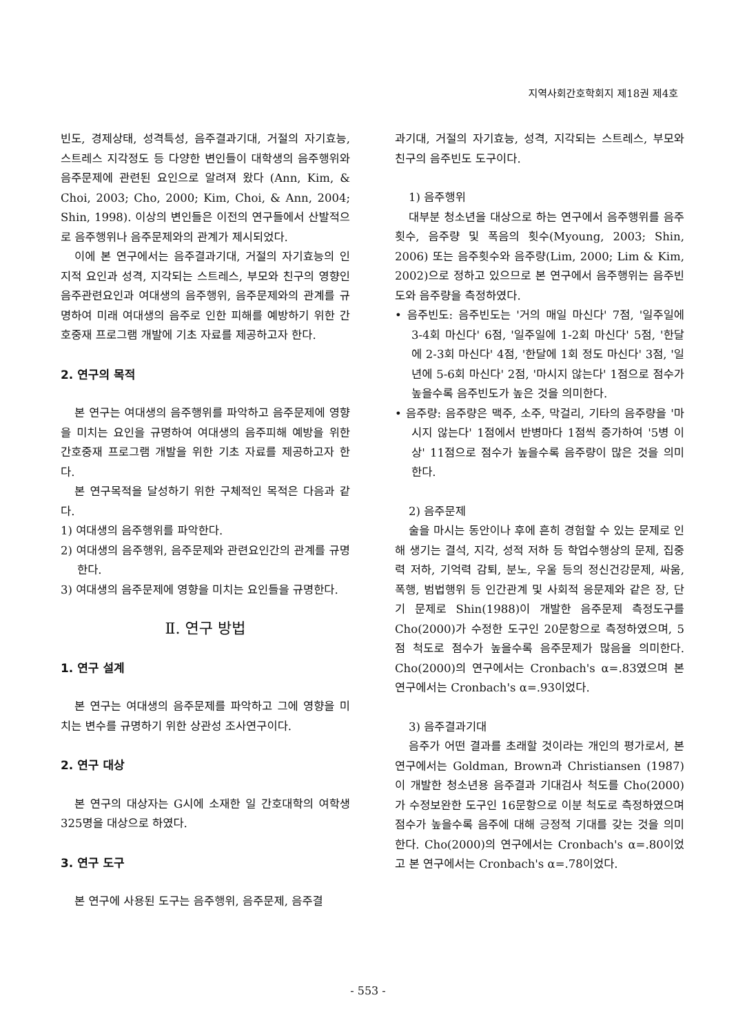지역사회간호학회지 제18권 제4호
빈도, 경제상태, 성격특성, 음주결과기대, 거절의 자기효능, 스트레스 지각정도 등 다양한 변인들이 대학생의 음주행위와 음주문제에 관련된 요인으로 알려져 왔다 (Ann, Kim, & Choi, 2003; Cho, 2000; Kim, Choi, & Ann, 2004; Shin, 1998). 이상의 변인들은 이전의 연구들에서 산발적으로 음주행위나 음주문제와의 관계가 제시되었다.
이에 본 연구에서는 음주결과기대, 거절의 자기효능의 인지적 요인과 성격, 지각되는 스트레스, 부모와 친구의 영향인 음주관련요인과 여대생의 음주행위, 음주문제와의 관계를 규명하여 미래 여대생의 음주로 인한 피해를 예방하기 위한 간호중재 프로그램 개발에 기초 자료를 제공하고자 한다.
2. 연구의 목적
본 연구는 여대생의 음주행위를 파악하고 음주문제에 영향을 미치는 요인을 규명하여 여대생의 음주피해 예방을 위한 간호중재 프로그램 개발을 위한 기초 자료를 제공하고자 한다.
본 연구목적을 달성하기 위한 구체적인 목적은 다음과 같다.
1) 여대생의 음주행위를 파악한다.
2) 여대생의 음주행위, 음주문제와 관련요인간의 관계를 규명한다.
3) 여대생의 음주문제에 영향을 미치는 요인들을 규명한다.
Ⅱ. 연구 방법
1. 연구 설계
본 연구는 여대생의 음주문제를 파악하고 그에 영향을 미치는 변수를 규명하기 위한 상관성 조사연구이다.
2. 연구 대상
본 연구의 대상자는 G시에 소재한 일 간호대학의 여학생 325명을 대상으로 하였다.
3. 연구 도구
본 연구에 사용된 도구는 음주행위, 음주문제, 음주결
과기대, 거절의 자기효능, 성격, 지각되는 스트레스, 부모와 친구의 음주빈도 도구이다.
1) 음주행위
대부분 청소년을 대상으로 하는 연구에서 음주행위를 음주횟수, 음주량 및 폭음의 횟수(Myoung, 2003; Shin, 2006) 또는 음주횟수와 음주량(Lim, 2000; Lim & Kim, 2002)으로 정하고 있으므로 본 연구에서 음주행위는 음주빈도와 음주량을 측정하였다.
• 음주빈도: 음주빈도는 '거의 매일 마신다' 7점, '일주일에 3-4회 마신다' 6점, '일주일에 1-2회 마신다' 5점, '한달에 2-3회 마신다' 4점, '한달에 1회 정도 마신다' 3점, '일년에 5-6회 마신다' 2점, '마시지 않는다' 1점으로 점수가 높을수록 음주빈도가 높은 것을 의미한다.
• 음주량: 음주량은 맥주, 소주, 막걸리, 기타의 음주량을 '마시지 않는다' 1점에서 반병마다 1점씩 증가하여 '5병 이상' 11점으로 점수가 높을수록 음주량이 많은 것을 의미한다.
2) 음주문제
술을 마시는 동안이나 후에 흔히 경험할 수 있는 문제로 인해 생기는 결석, 지각, 성적 저하 등 학업수행상의 문제, 집중력 저하, 기억력 감퇴, 분노, 우울 등의 정신건강문제, 싸움, 폭행, 범법행위 등 인간관계 및 사회적 응문제와 같은 장, 단기 문제로 Shin(1988)이 개발한 음주문제 측정도구를 Cho(2000)가 수정한 도구인 20문항으로 측정하였으며, 5점 척도로 점수가 높을수록 음주문제가 많음을 의미한다. Cho(2000)의 연구에서는 Cronbach's α=.83였으며 본 연구에서는 Cronbach's α=.93이었다.
3) 음주결과기대
음주가 어떤 결과를 초래할 것이라는 개인의 평가로서, 본 연구에서는 Goldman, Brown과 Christiansen (1987)이 개발한 청소년용 음주결과 기대검사 척도를 Cho(2000)가 수정보완한 도구인 16문항으로 이분 척도로 측정하였으며 점수가 높을수록 음주에 대해 긍정적 기대를 갖는 것을 의미한다. Cho(2000)의 연구에서는 Cronbach's α=.80이었고 본 연구에서는 Cronbach's α=.78이었다.
- 553 -